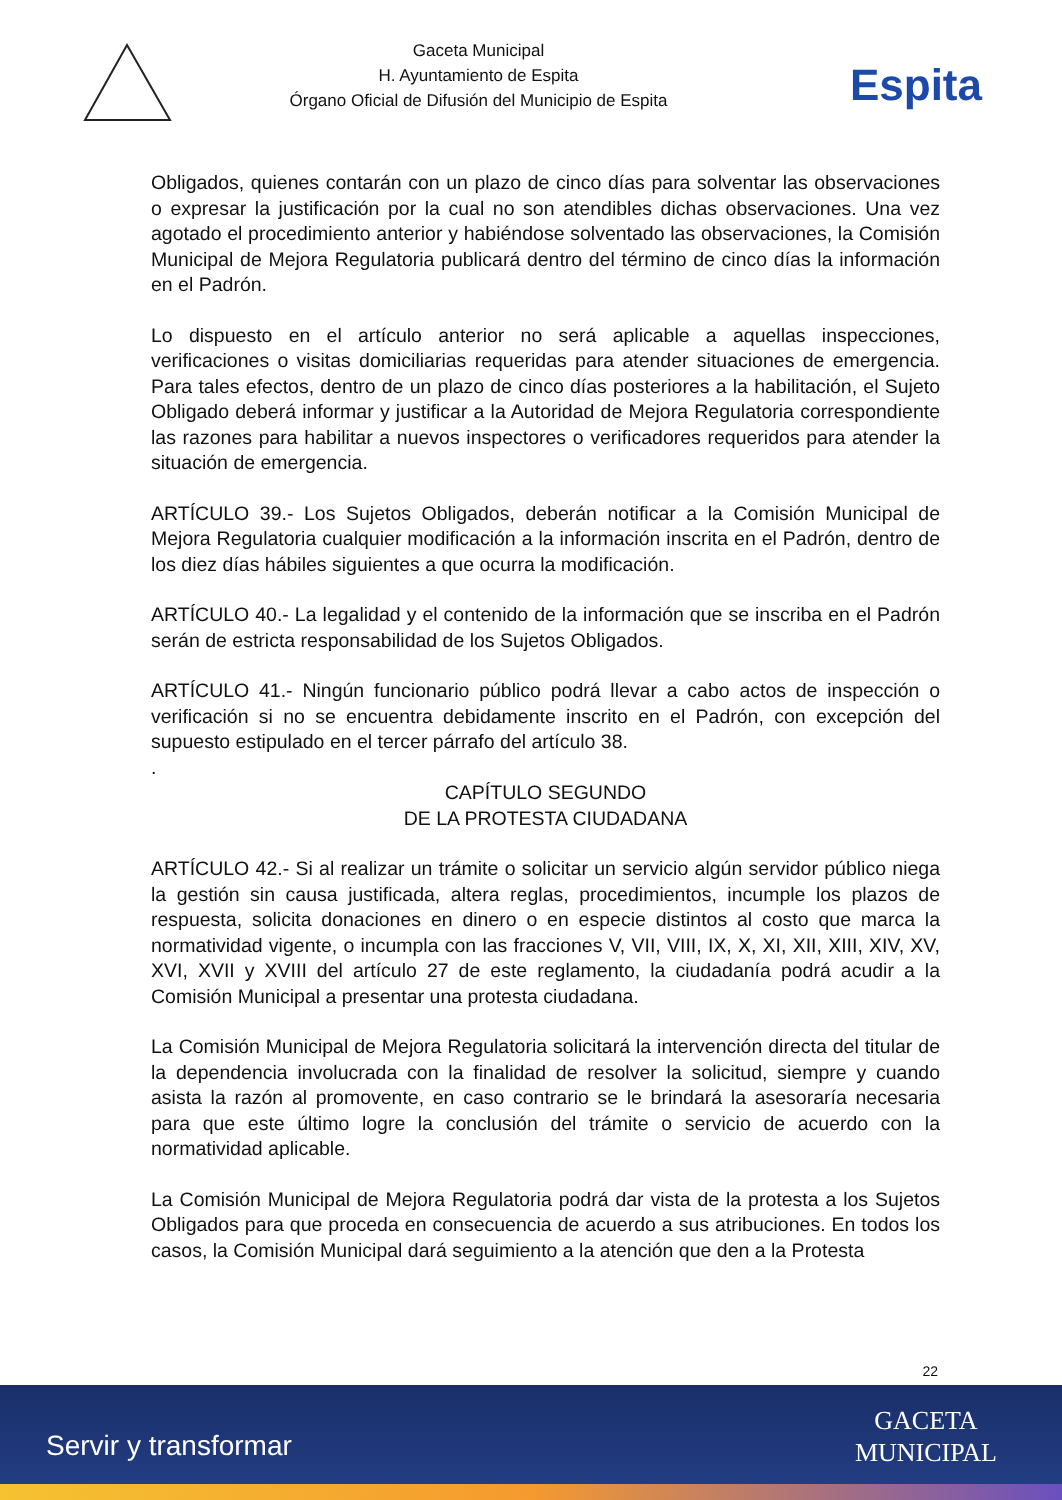Gaceta Municipal
H. Ayuntamiento de Espita
Órgano Oficial de Difusión del Municipio de Espita
Espita
Obligados, quienes contarán con un plazo de cinco días para solventar las observaciones o expresar la justificación por la cual no son atendibles dichas observaciones. Una vez agotado el procedimiento anterior y habiéndose solventado las observaciones, la Comisión Municipal de Mejora Regulatoria publicará dentro del término de cinco días la información en el Padrón.
Lo dispuesto en el artículo anterior no será aplicable a aquellas inspecciones, verificaciones o visitas domiciliarias requeridas para atender situaciones de emergencia. Para tales efectos, dentro de un plazo de cinco días posteriores a la habilitación, el Sujeto Obligado deberá informar y justificar a la Autoridad de Mejora Regulatoria correspondiente las razones para habilitar a nuevos inspectores o verificadores requeridos para atender la situación de emergencia.
ARTÍCULO 39.- Los Sujetos Obligados, deberán notificar a la Comisión Municipal de Mejora Regulatoria cualquier modificación a la información inscrita en el Padrón, dentro de los diez días hábiles siguientes a que ocurra la modificación.
ARTÍCULO 40.- La legalidad y el contenido de la información que se inscriba en el Padrón serán de estricta responsabilidad de los Sujetos Obligados.
ARTÍCULO 41.- Ningún funcionario público podrá llevar a cabo actos de inspección o verificación si no se encuentra debidamente inscrito en el Padrón, con excepción del supuesto estipulado en el tercer párrafo del artículo 38.
.
CAPÍTULO SEGUNDO
DE LA PROTESTA CIUDADANA
ARTÍCULO 42.- Si al realizar un trámite o solicitar un servicio algún servidor público niega la gestión sin causa justificada, altera reglas, procedimientos, incumple los plazos de respuesta, solicita donaciones en dinero o en especie distintos al costo que marca la normatividad vigente, o incumpla con las fracciones V, VII, VIII, IX, X, XI, XII, XIII, XIV, XV, XVI, XVII y XVIII del artículo 27 de este reglamento, la ciudadanía podrá acudir a la Comisión Municipal a presentar una protesta ciudadana.
La Comisión Municipal de Mejora Regulatoria solicitará la intervención directa del titular de la dependencia involucrada con la finalidad de resolver la solicitud, siempre y cuando asista la razón al promovente, en caso contrario se le brindará la asesoraría necesaria para que este último logre la conclusión del trámite o servicio de acuerdo con la normatividad aplicable.
La Comisión Municipal de Mejora Regulatoria podrá dar vista de la protesta a los Sujetos Obligados para que proceda en consecuencia de acuerdo a sus atribuciones. En todos los casos, la Comisión Municipal dará seguimiento a la atención que den a la Protesta
22
Servir y transformar
GACETA
MUNICIPAL